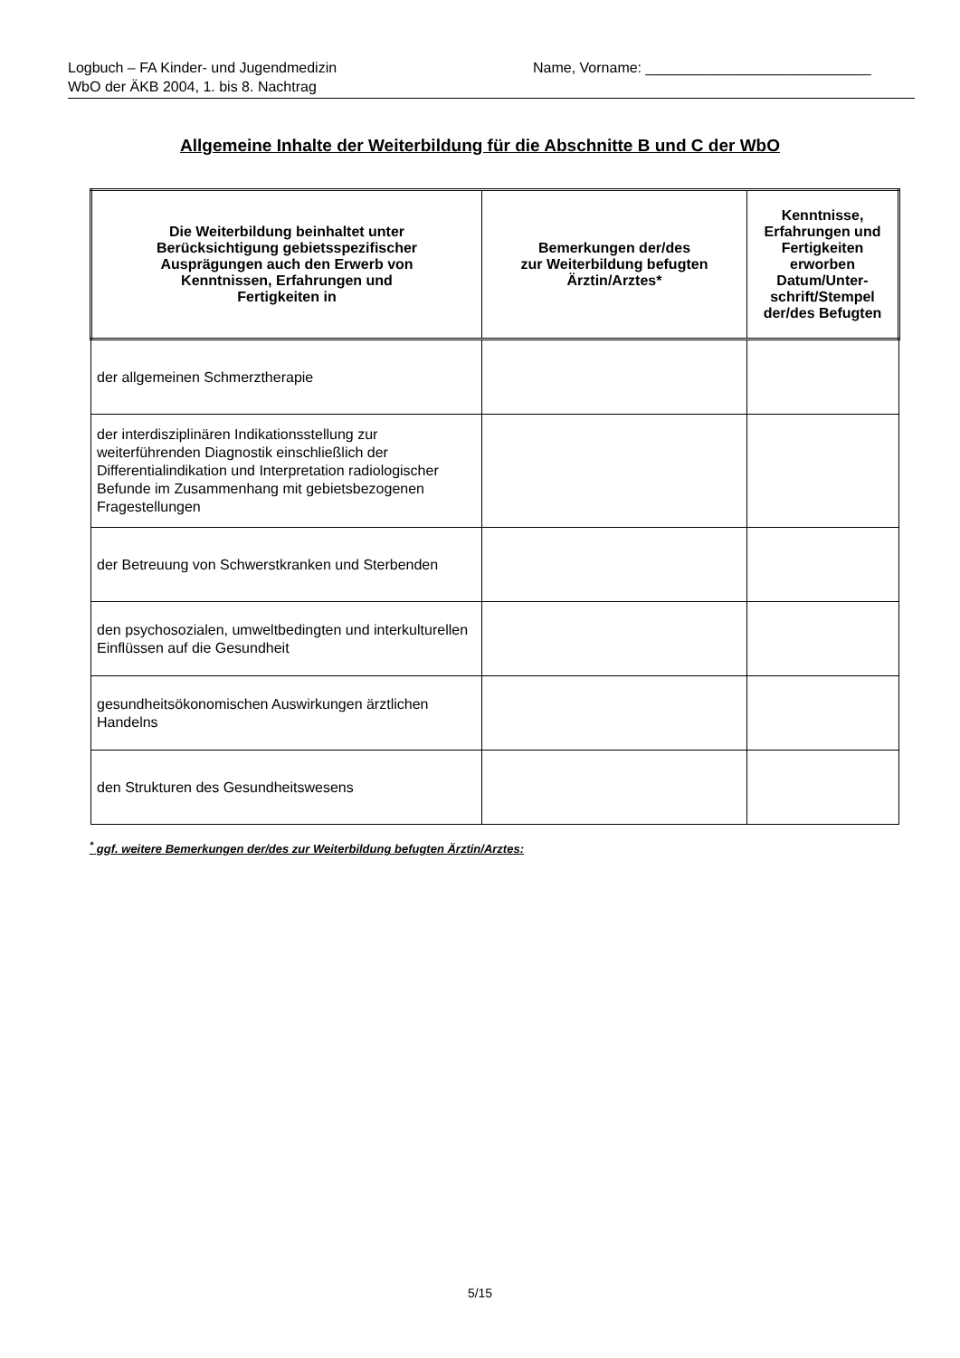Logbuch – FA Kinder- und Jugendmedizin
WbO der ÄKB 2004, 1. bis 8. Nachtrag
Name, Vorname: ____________________________
Allgemeine Inhalte der Weiterbildung für die Abschnitte B und C der WbO
| Die Weiterbildung beinhaltet unter Berücksichtigung gebietsspezifischer Ausprägungen auch den Erwerb von Kenntnissen, Erfahrungen und Fertigkeiten in | Bemerkungen der/des zur Weiterbildung befugten Ärztin/Arztes* | Kenntnisse, Erfahrungen und Fertigkeiten erworben Datum/Unter- schrift/Stempel der/des Befugten |
| --- | --- | --- |
| der allgemeinen Schmerztherapie | | |
| der interdisziplinären Indikationsstellung zur weiterführenden Diagnostik einschließlich der Differentialindikation und Interpretation radiologischer Befunde im Zusammenhang mit gebietsbezogenen Fragestellungen | | |
| der Betreuung von Schwerstkranken und Sterbenden | | |
| den psychosozialen, umweltbedingten und interkulturellen Einflüssen auf die Gesundheit | | |
| gesundheitsökonomischen Auswirkungen ärztlichen Handelns | | |
| den Strukturen des Gesundheitswesens | | |
<sup>*</sup> ggf. weitere Bemerkungen der/des zur Weiterbildung befugten Ärztin/Arztes:
5/15